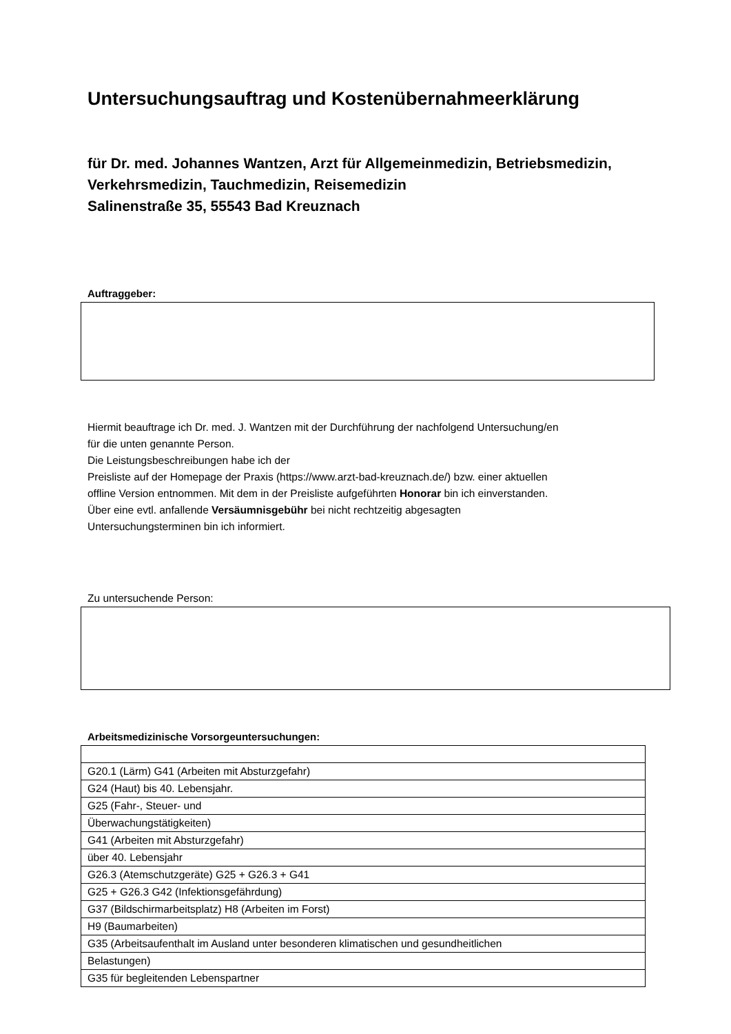Untersuchungsauftrag und Kostenübernahmeerklärung
für Dr. med. Johannes Wantzen, Arzt für Allgemeinmedizin, Betriebsmedizin,
Verkehrsmedizin, Tauchmedizin, Reisemedizin
Salinenstraße 35, 55543 Bad Kreuznach
Auftraggeber:
Hiermit beauftrage ich Dr. med. J. Wantzen mit der Durchführung der nachfolgend Untersuchung/en
für die unten genannte Person.
Die Leistungsbeschreibungen habe ich der
Preisliste auf der Homepage der Praxis (https://www.arzt-bad-kreuznach.de/) bzw. einer aktuellen
offline Version entnommen. Mit dem in der Preisliste aufgeführten Honorar bin ich einverstanden.
Über eine evtl. anfallende Versäumnisgebühr bei nicht rechtzeitig abgesagten
Untersuchungsterminen bin ich informiert.
Zu untersuchende Person:
Arbeitsmedizinische Vorsorgeuntersuchungen:
| G20.1 (Lärm) G41 (Arbeiten mit Absturzgefahr) |
| G24 (Haut) bis 40. Lebensjahr. |
| G25 (Fahr-, Steuer- und |
| Überwachungstätigkeiten) |
| G41 (Arbeiten mit Absturzgefahr) |
| über 40. Lebensjahr |
| G26.3 (Atemschutzgeräte) G25 + G26.3 + G41 |
| G25 + G26.3 G42 (Infektionsgefährdung) |
| G37 (Bildschirmarbeitsplatz) H8 (Arbeiten im Forst) |
| H9 (Baumarbeiten) |
| G35 (Arbeitsaufenthalt im Ausland unter besonderen klimatischen und gesundheitlichen |
| Belastungen) |
| G35 für begleitenden Lebenspartner |